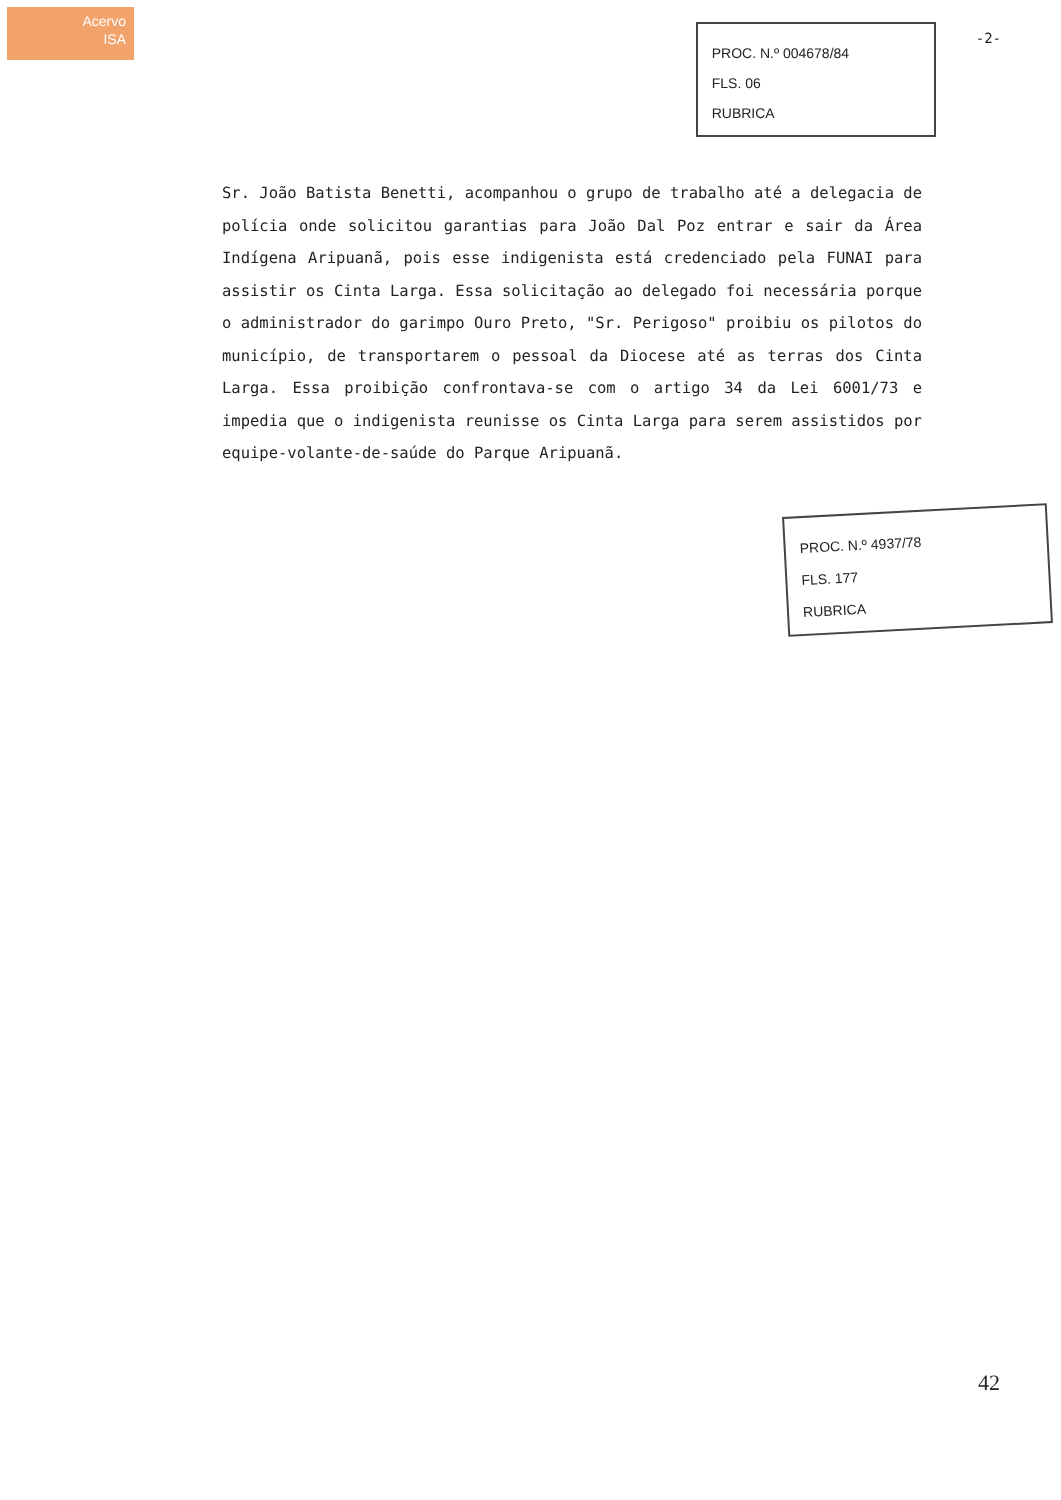Acervo
ISA
PROC. N.º 004678/84
FLS. 06
RUBRICA
-2-
Sr. João Batista Benetti, acompanhou o grupo de trabalho até a delegacia de polícia onde solicitou garantias para João Dal Poz entrar e sair da Área Indígena Aripuanã, pois esse indigenista está credenciado pela FUNAI para assistir os Cinta Larga. Essa solicitação ao delegado foi necessária porque o administrador do garimpo Ouro Preto, "Sr. Perigoso" proibiu os pilotos do município, de transportarem o pessoal da Diocese até as terras dos Cinta Larga. Essa proibição confrontava-se com o artigo 34 da Lei 6001/73 e impedia que o indigenista reunisse os Cinta Larga para serem assistidos por equipe-volante-de-saúde do Parque Aripuanã.
PROC. N.º 4937/78
FLS. 177
RUBRICA
42